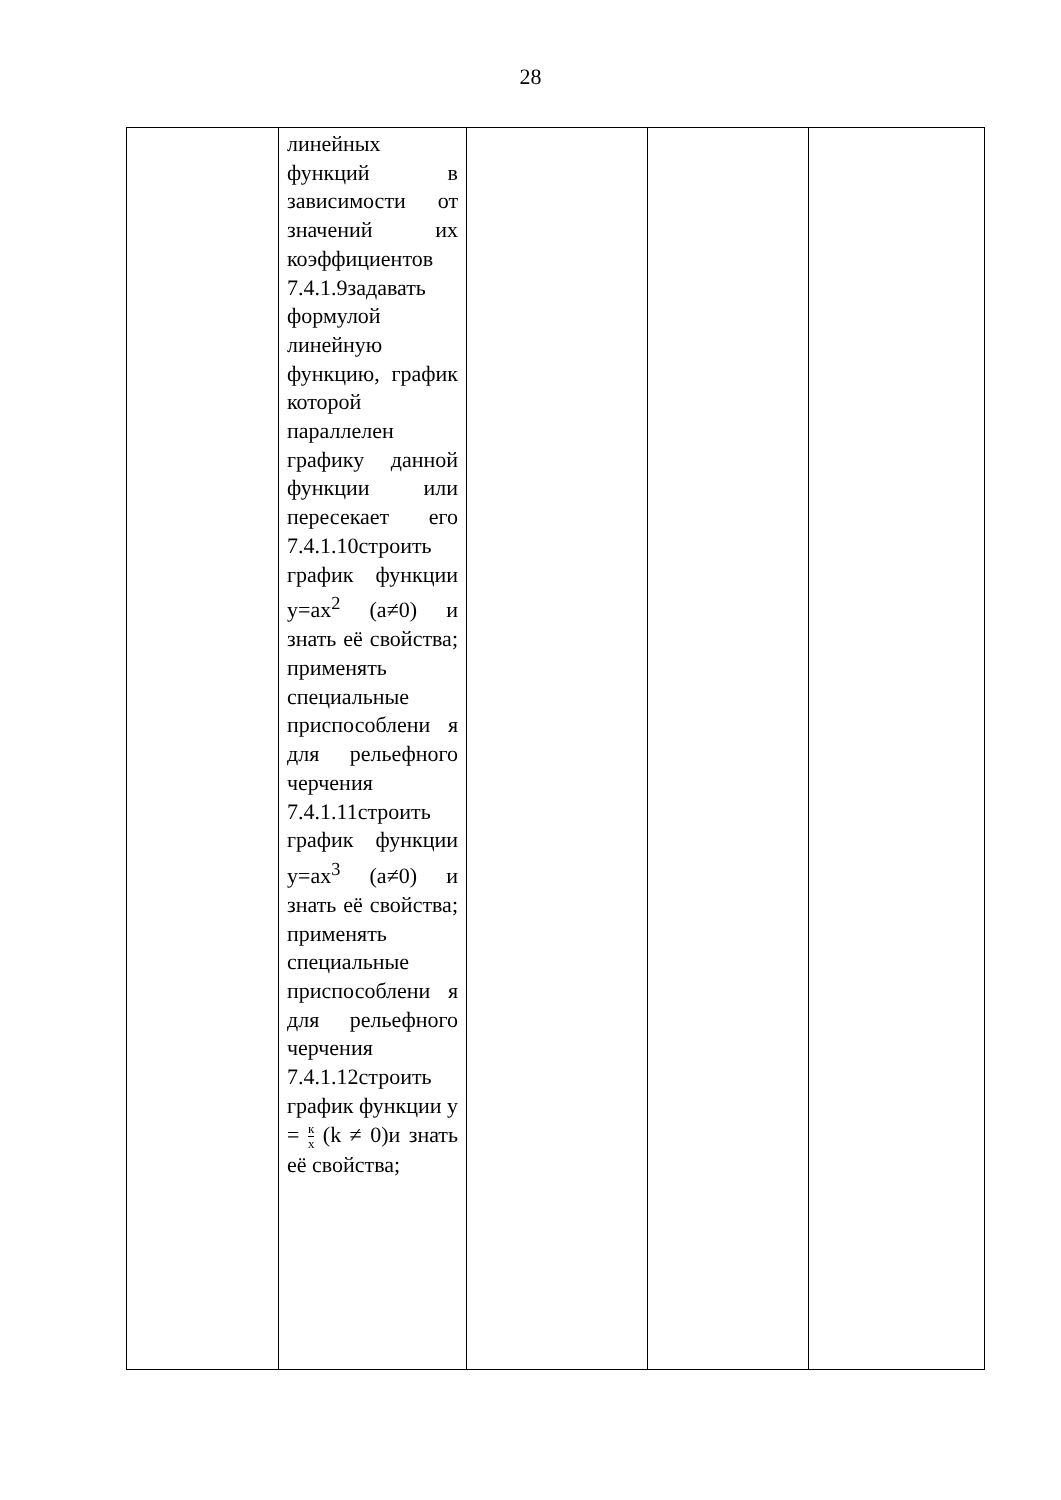28
| | линейных функций в зависимости от значений их коэффициентов 7.4.1.9задавать формулой линейную функцию, график которой параллелен графику данной функции или пересекает его 7.4.1.10строить график функции y=ax<sup>2</sup> (a≠0) и знать её свойства; применять специальные приспособлени я для рельефного черчения 7.4.1.11строить график функции y=ax<sup>3</sup> (a≠0) и знать её свойства; применять специальные приспособлени я для рельефного черчения 7.4.1.12строить график функции y = к x (k ≠ 0)и знать её свойства; | | | |